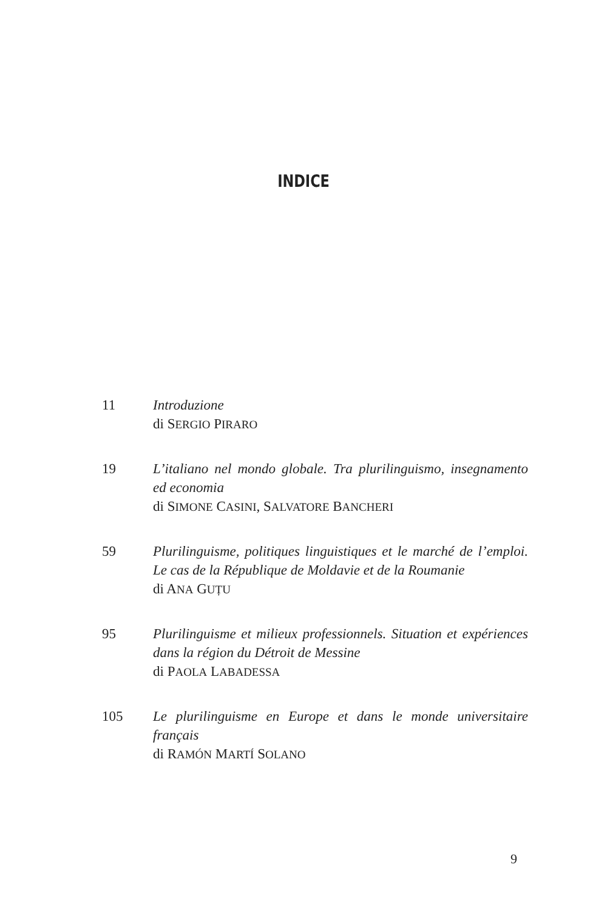INDICE
11 Introduzione
di SERGIO PIRARO
19 L’italiano nel mondo globale. Tra plurilinguismo, insegna­mento ed economia
di SIMONE CASINI, SALVATORE BANCHERI
59 Plurilinguisme, politiques linguistiques et le marché de l’em­ploi. Le cas de la République de Moldavie et de la Roumanie
di ANA GUȚU
95 Plurilinguisme et milieux professionnels. Situation et expé­riences dans la région du Détroit de Messine
di PAOLA LABADESSA
105 Le plurilinguisme en Europe et dans le monde universitaire français
di RAMÓN MARTÍ SOLANO
9